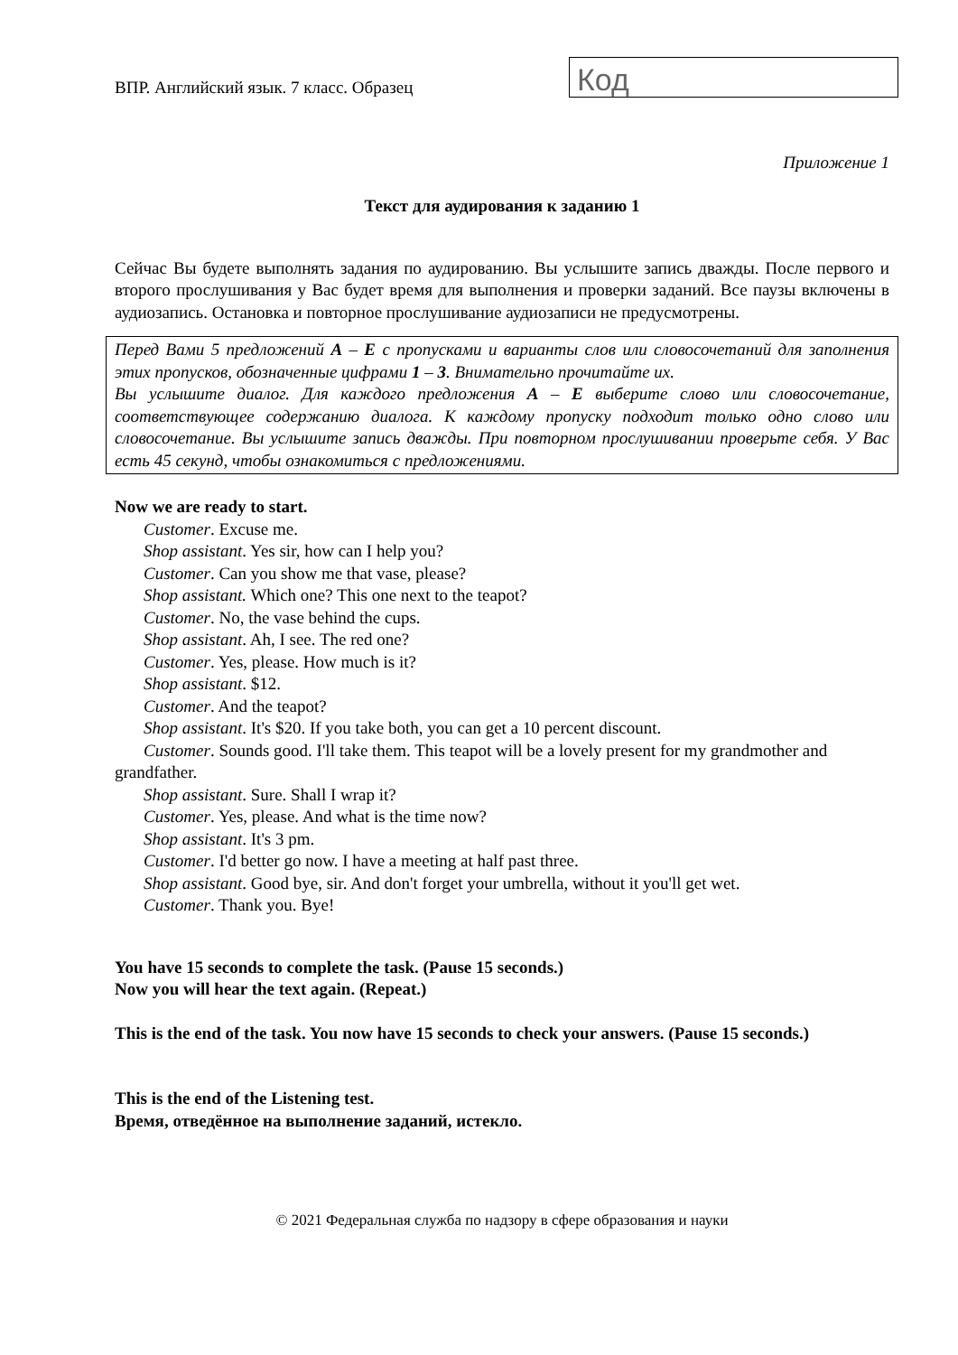ВПР. Английский язык. 7 класс. Образец
Код
Приложение 1
Текст для аудирования к заданию 1
Сейчас Вы будете выполнять задания по аудированию. Вы услышите запись дважды. После первого и второго прослушивания у Вас будет время для выполнения и проверки заданий. Все паузы включены в аудиозапись. Остановка и повторное прослушивание аудиозаписи не предусмотрены.
Перед Вами 5 предложений A – E с пропусками и варианты слов или словосочетаний для заполнения этих пропусков, обозначенные цифрами 1 – 3. Внимательно прочитайте их.
Вы услышите диалог. Для каждого предложения A – E выберите слово или словосочетание, соответствующее содержанию диалога. К каждому пропуску подходит только одно слово или словосочетание. Вы услышите запись дважды. При повторном прослушивании проверьте себя. У Вас есть 45 секунд, чтобы ознакомиться с предложениями.
Now we are ready to start.
Customer. Excuse me.
Shop assistant. Yes sir, how can I help you?
Customer. Can you show me that vase, please?
Shop assistant. Which one? This one next to the teapot?
Customer. No, the vase behind the cups.
Shop assistant. Ah, I see. The red one?
Customer. Yes, please. How much is it?
Shop assistant. $12.
Customer. And the teapot?
Shop assistant. It's $20. If you take both, you can get a 10 percent discount.
Customer. Sounds good. I'll take them. This teapot will be a lovely present for my grandmother and grandfather.
Shop assistant. Sure. Shall I wrap it?
Customer. Yes, please. And what is the time now?
Shop assistant. It's 3 pm.
Customer. I'd better go now. I have a meeting at half past three.
Shop assistant. Good bye, sir. And don't forget your umbrella, without it you'll get wet.
Customer. Thank you. Bye!
You have 15 seconds to complete the task. (Pause 15 seconds.)
Now you will hear the text again. (Repeat.)
This is the end of the task. You now have 15 seconds to check your answers. (Pause 15 seconds.)
This is the end of the Listening test.
Время, отведённое на выполнение заданий, истекло.
© 2021 Федеральная служба по надзору в сфере образования и науки